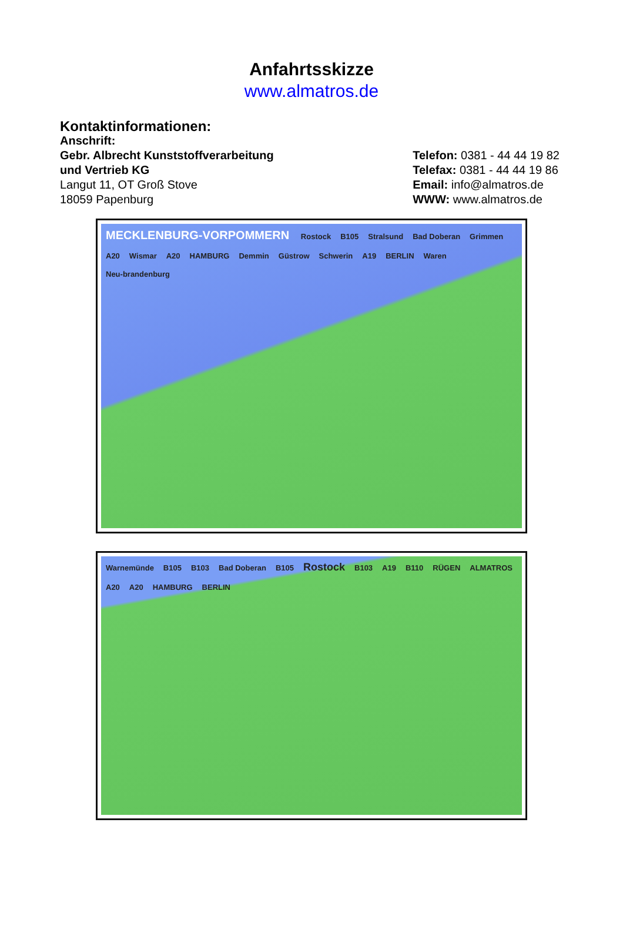Anfahrtsskizze
www.almatros.de
Kontaktinformationen:
Anschrift:
Gebr. Albrecht Kunststoffverarbeitung
und Vertrieb KG
Langut 11, OT Groß Stove
18059 Papenburg
Telefon: 0381 - 44 44 19 82
Telefax: 0381 - 44 44 19 86
Email: info@almatros.de
WWW: www.almatros.de
MECKLENBURG-VORPOMMERN Rostock B105 Stralsund Bad Doberan Grimmen A20 Wismar A20 HAMBURG Demmin Güstrow Schwerin A19 BERLIN Waren Neu-brandenburg
Warnemünde B105 B103 Bad Doberan B105 Rostock B103 A19 B110 RÜGEN ALMATROS A20 A20 HAMBURG BERLIN